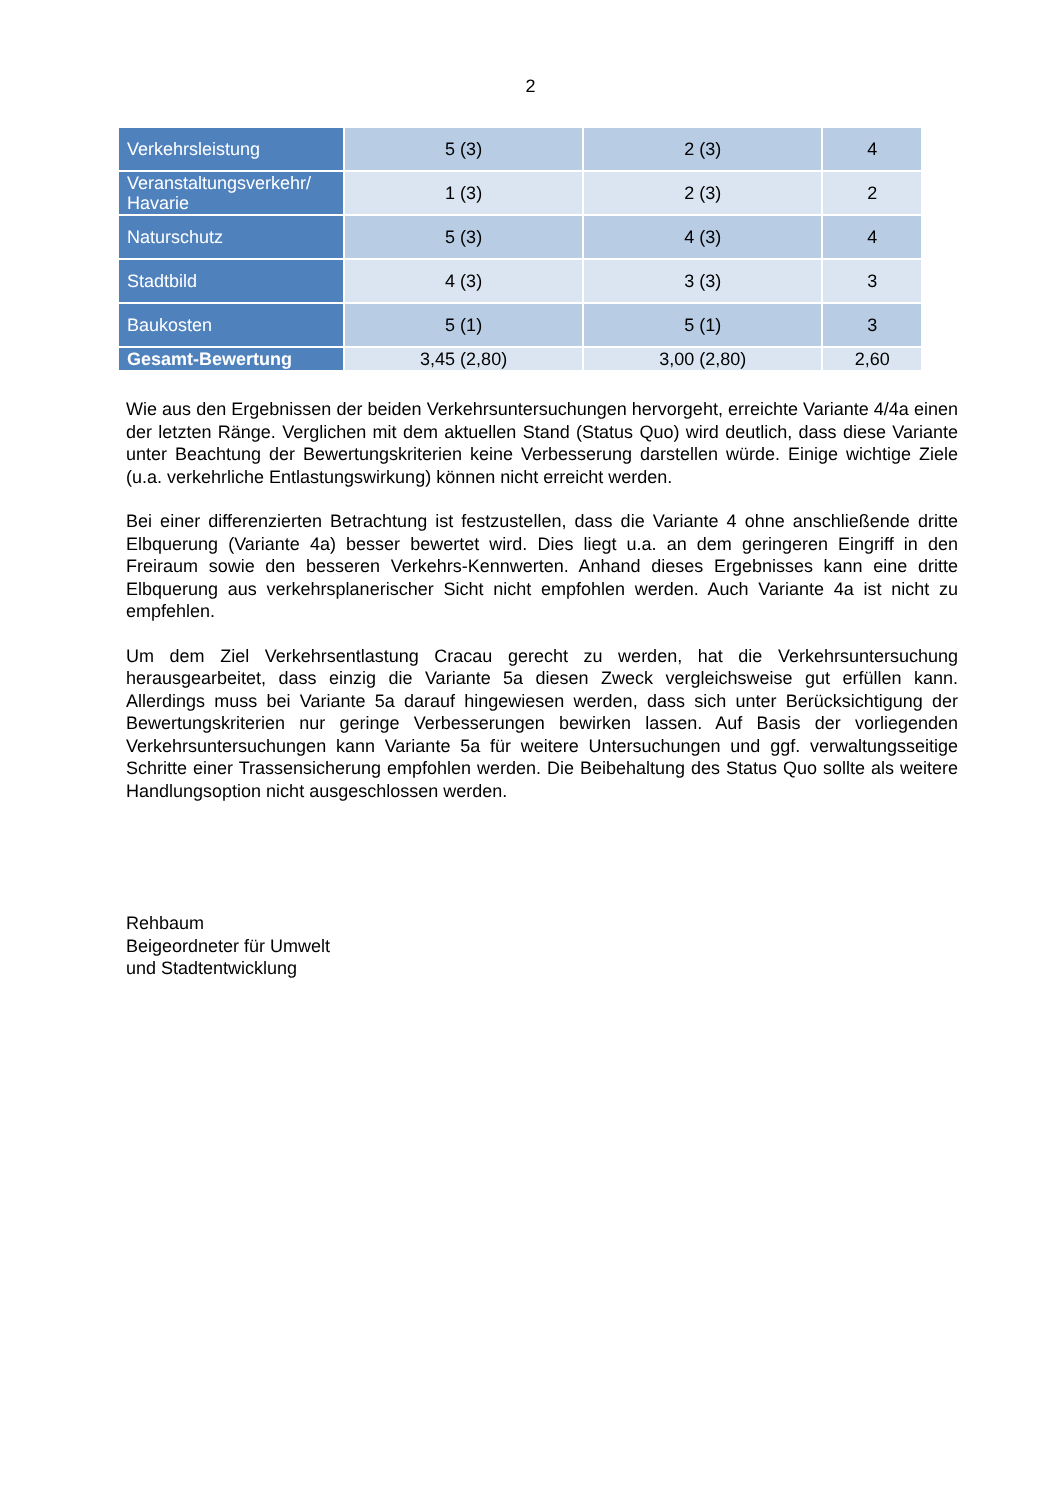2
| Verkehrsleistung | 5 (3) | 2 (3) | 4 |
| Veranstaltungsverkehr/ Havarie | 1 (3) | 2 (3) | 2 |
| Naturschutz | 5 (3) | 4 (3) | 4 |
| Stadtbild | 4 (3) | 3 (3) | 3 |
| Baukosten | 5 (1) | 5 (1) | 3 |
| Gesamt-Bewertung | 3,45 (2,80) | 3,00 (2,80) | 2,60 |
Wie aus den Ergebnissen der beiden Verkehrsuntersuchungen hervorgeht, erreichte Variante 4/4a einen der letzten Ränge. Verglichen mit dem aktuellen Stand (Status Quo) wird deutlich, dass diese Variante unter Beachtung der Bewertungskriterien keine Verbesserung darstellen würde. Einige wichtige Ziele (u.a. verkehrliche Entlastungswirkung) können nicht erreicht werden.
Bei einer differenzierten Betrachtung ist festzustellen, dass die Variante 4 ohne anschließende dritte Elbquerung (Variante 4a) besser bewertet wird. Dies liegt u.a. an dem geringeren Eingriff in den Freiraum sowie den besseren Verkehrs-Kennwerten. Anhand dieses Ergebnisses kann eine dritte Elbquerung aus verkehrsplanerischer Sicht nicht empfohlen werden. Auch Variante 4a ist nicht zu empfehlen.
Um dem Ziel Verkehrsentlastung Cracau gerecht zu werden, hat die Verkehrsuntersuchung herausgearbeitet, dass einzig die Variante 5a diesen Zweck vergleichsweise gut erfüllen kann. Allerdings muss bei Variante 5a darauf hingewiesen werden, dass sich unter Berücksichtigung der Bewertungskriterien nur geringe Verbesserungen bewirken lassen. Auf Basis der vorliegenden Verkehrsuntersuchungen kann Variante 5a für weitere Untersuchungen und ggf. verwaltungsseitige Schritte einer Trassensicherung empfohlen werden. Die Beibehaltung des Status Quo sollte als weitere Handlungsoption nicht ausgeschlossen werden.
Rehbaum
Beigeordneter für Umwelt
und Stadtentwicklung